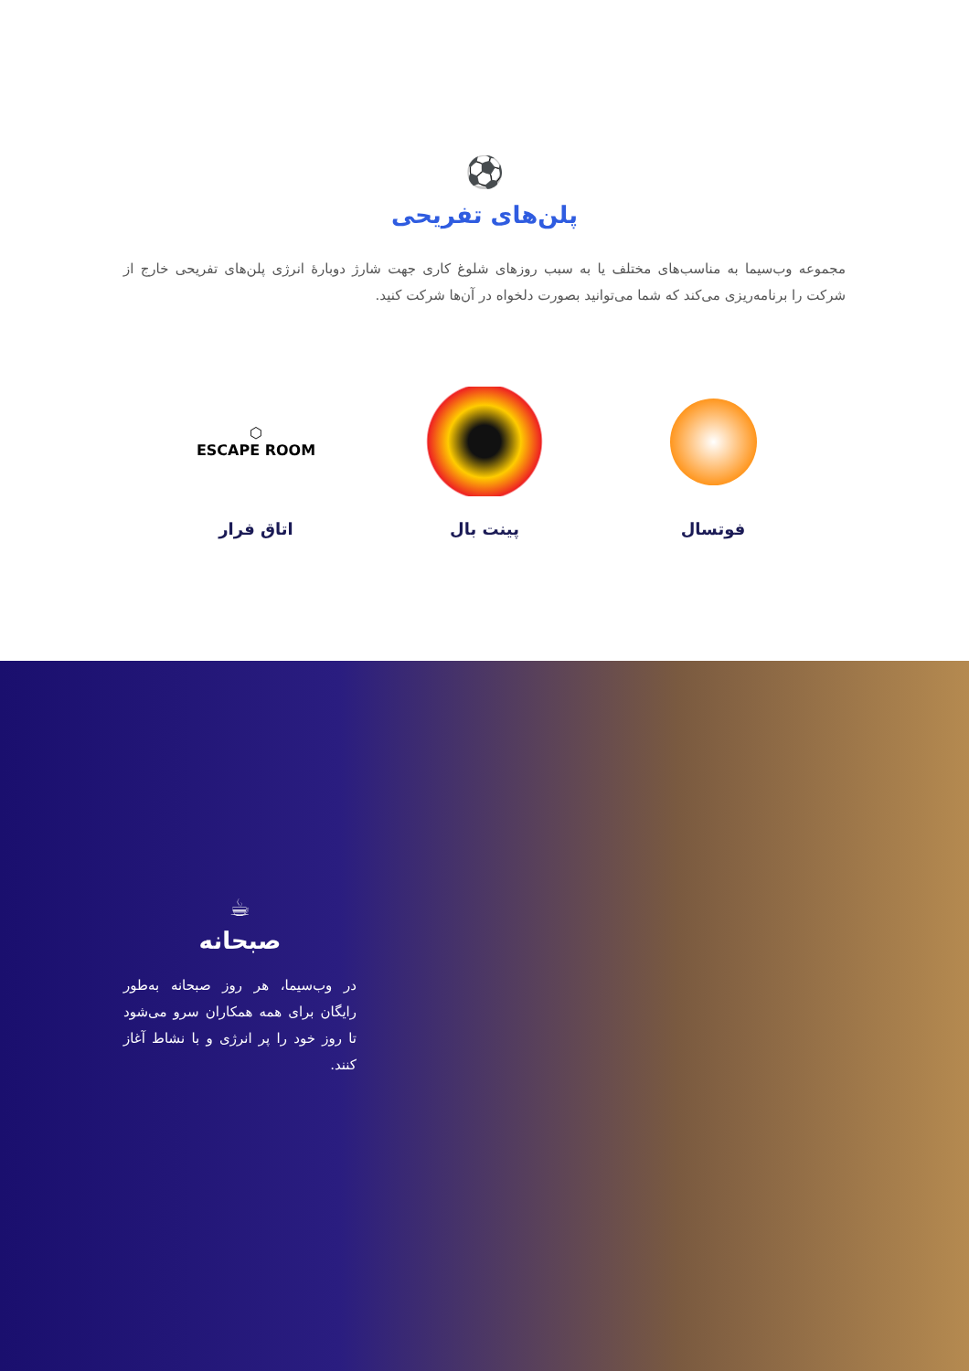⚽
پلن‌های تفریحی
مجموعه وب‌سیما به مناسب‌های مختلف یا به سبب روزهای شلوغ کاری جهت شارژ دوبارهٔ انرژی پلن‌های تفریحی خارج از شرکت را برنامه‌ریزی می‌کند که شما می‌توانید بصورت دلخواه در آن‌ها شرکت کنید.
فوتسال پینت بال
⬡
ESCAPE ROOM
اتاق فرار
☕
صبحانه
در وب‌سیما، هر روز صبحانه به‌طور رایگان برای همه همکاران سرو می‌شود تا روز خود را پر انرژی و با نشاط آغاز کنند.